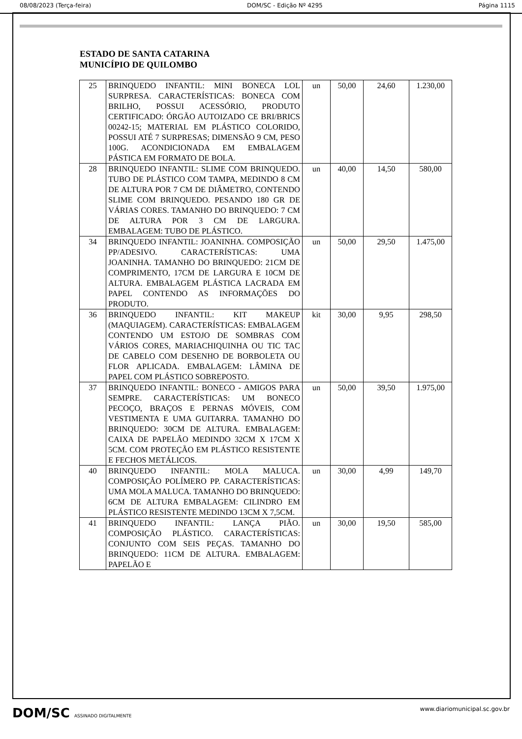08/08/2023 (Terça-feira) DOM/SC - Edição Nº 4295 Página 1115
ESTADO DE SANTA CATARINA
MUNICÍPIO DE QUILOMBO
| 25 | BRINQUEDO INFANTIL: MINI BONECA LOL SURPRESA. CARACTERÍSTICAS: BONECA COM BRILHO, POSSUI ACESSÓRIO, PRODUTO CERTIFICADO: ÓRGÃO AUTOIZADO CE BRI/BRICS 00242-15; MATERIAL EM PLÁSTICO COLORIDO, POSSUI ATÉ 7 SURPRESAS; DIMENSÃO 9 CM, PESO 100G. ACONDICIONADA EM EMBALAGEM PÁSTICA EM FORMATO DE BOLA. | un | 50,00 | 24,60 | 1.230,00 |
| 28 | BRINQUEDO INFANTIL: SLIME COM BRINQUEDO. TUBO DE PLÁSTICO COM TAMPA, MEDINDO 8 CM DE ALTURA POR 7 CM DE DIÂMETRO, CONTENDO SLIME COM BRINQUEDO. PESANDO 180 GR DE VÁRIAS CORES. TAMANHO DO BRINQUEDO: 7 CM DE ALTURA POR 3 CM DE LARGURA. EMBALAGEM: TUBO DE PLÁSTICO. | un | 40,00 | 14,50 | 580,00 |
| 34 | BRINQUEDO INFANTIL: JOANINHA. COMPOSIÇÃO PP/ADESIVO. CARACTERÍSTICAS: UMA JOANINHA. TAMANHO DO BRINQUEDO: 21CM DE COMPRIMENTO, 17CM DE LARGURA E 10CM DE ALTURA. EMBALAGEM PLÁSTICA LACRADA EM PAPEL CONTENDO AS INFORMAÇÕES DO PRODUTO. | un | 50,00 | 29,50 | 1.475,00 |
| 36 | BRINQUEDO INFANTIL: KIT MAKEUP (MAQUIAGEM). CARACTERÍSTICAS: EMBALAGEM CONTENDO UM ESTOJO DE SOMBRAS COM VÁRIOS CORES, MARIACHIQUINHA OU TIC TAC DE CABELO COM DESENHO DE BORBOLETA OU FLOR APLICADA. EMBALAGEM: LÂMINA DE PAPEL COM PLÁSTICO SOBREPOSTO. | kit | 30,00 | 9,95 | 298,50 |
| 37 | BRINQUEDO INFANTIL: BONECO - AMIGOS PARA SEMPRE. CARACTERÍSTICAS: UM BONECO PECOÇO, BRAÇOS E PERNAS MÓVEIS, COM VESTIMENTA E UMA GUITARRA. TAMANHO DO BRINQUEDO: 30CM DE ALTURA. EMBALAGEM: CAIXA DE PAPELÃO MEDINDO 32CM X 17CM X 5CM. COM PROTEÇÃO EM PLÁSTICO RESISTENTE E FECHOS METÁLICOS. | un | 50,00 | 39,50 | 1.975,00 |
| 40 | BRINQUEDO INFANTIL: MOLA MALUCA. COMPOSIÇÃO POLÍMERO PP. CARACTERÍSTICAS: UMA MOLA MALUCA. TAMANHO DO BRINQUEDO: 6CM DE ALTURA EMBALAGEM: CILINDRO EM PLÁSTICO RESISTENTE MEDINDO 13CM X 7,5CM. | un | 30,00 | 4,99 | 149,70 |
| 41 | BRINQUEDO INFANTIL: LANÇA PIÃO. COMPOSIÇÃO PLÁSTICO. CARACTERÍSTICAS: CONJUNTO COM SEIS PEÇAS. TAMANHO DO BRINQUEDO: 11CM DE ALTURA. EMBALAGEM: PAPELÃO E | un | 30,00 | 19,50 | 585,00 |
DOM/SC ASSINADO DIGITALMENTE
www.diariomunicipal.sc.gov.br